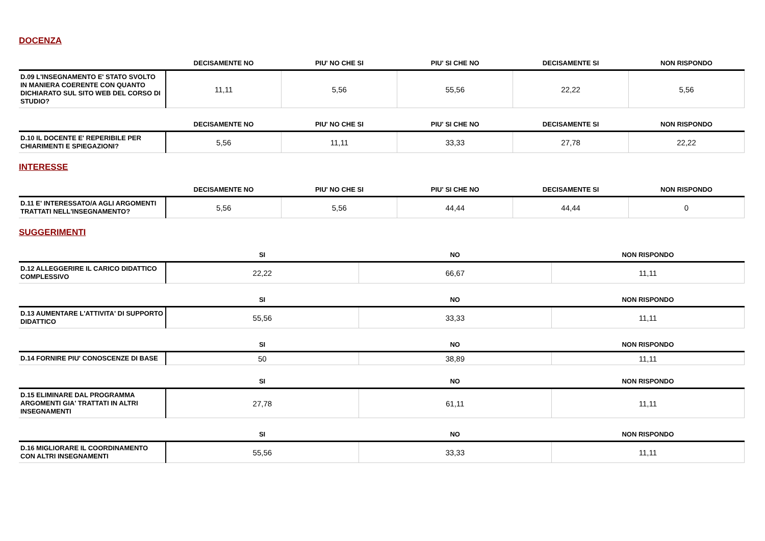DOCENZA
| | DECISAMENTE NO | PIU' NO CHE SI | PIU' SI CHE NO | DECISAMENTE SI | NON RISPONDO |
| --- | --- | --- | --- | --- | --- |
| D.09 L'INSEGNAMENTO E' STATO SVOLTO IN MANIERA COERENTE CON QUANTO DICHIARATO SUL SITO WEB DEL CORSO DI STUDIO? | 11,11 | 5,56 | 55,56 | 22,22 | 5,56 |
| | DECISAMENTE NO | PIU' NO CHE SI | PIU' SI CHE NO | DECISAMENTE SI | NON RISPONDO |
| --- | --- | --- | --- | --- | --- |
| D.10 IL DOCENTE E' REPERIBILE PER CHIARIMENTI E SPIEGAZIONI? | 5,56 | 11,11 | 33,33 | 27,78 | 22,22 |
INTERESSE
| | DECISAMENTE NO | PIU' NO CHE SI | PIU' SI CHE NO | DECISAMENTE SI | NON RISPONDO |
| --- | --- | --- | --- | --- | --- |
| D.11 E' INTERESSATO/A AGLI ARGOMENTI TRATTATI NELL'INSEGNAMENTO? | 5,56 | 5,56 | 44,44 | 44,44 | 0 |
SUGGERIMENTI
| | SI | NO | NON RISPONDO |
| --- | --- | --- | --- |
| D.12 ALLEGGERIRE IL CARICO DIDATTICO COMPLESSIVO | 22,22 | 66,67 | 11,11 |
| | SI | NO | NON RISPONDO |
| --- | --- | --- | --- |
| D.13 AUMENTARE L'ATTIVITA' DI SUPPORTO DIDATTICO | 55,56 | 33,33 | 11,11 |
| | SI | NO | NON RISPONDO |
| --- | --- | --- | --- |
| D.14 FORNIRE PIU' CONOSCENZE DI BASE | 50 | 38,89 | 11,11 |
| | SI | NO | NON RISPONDO |
| --- | --- | --- | --- |
| D.15 ELIMINARE DAL PROGRAMMA ARGOMENTI GIA' TRATTATI IN ALTRI INSEGNAMENTI | 27,78 | 61,11 | 11,11 |
| | SI | NO | NON RISPONDO |
| --- | --- | --- | --- |
| D.16 MIGLIORARE IL COORDINAMENTO CON ALTRI INSEGNAMENTI | 55,56 | 33,33 | 11,11 |